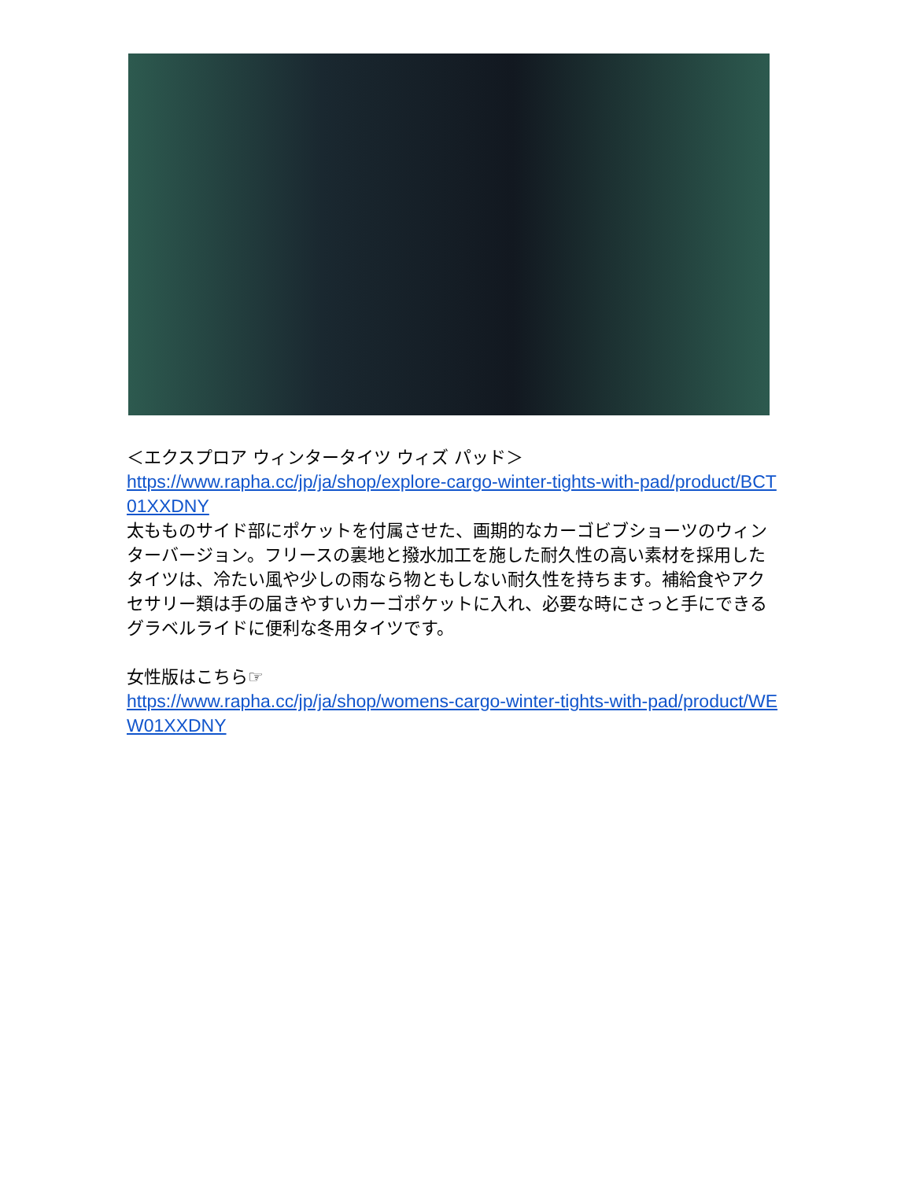＜エクスプロア ウィンタータイツ ウィズ パッド＞
https://www.rapha.cc/jp/ja/shop/explore-cargo-winter-tights-with-pad/product/BCT01XXDNY
太もものサイド部にポケットを付属させた、画期的なカーゴビブショーツのウィンターバージョン。フリースの裏地と撥水加工を施した耐久性の高い素材を採用したタイツは、冷たい風や少しの雨なら物ともしない耐久性を持ちます。補給食やアクセサリー類は手の届きやすいカーゴポケットに入れ、必要な時にさっと手にできるグラベルライドに便利な冬用タイツです。
女性版はこちら☞
https://www.rapha.cc/jp/ja/shop/womens-cargo-winter-tights-with-pad/product/WEW01XXDNY